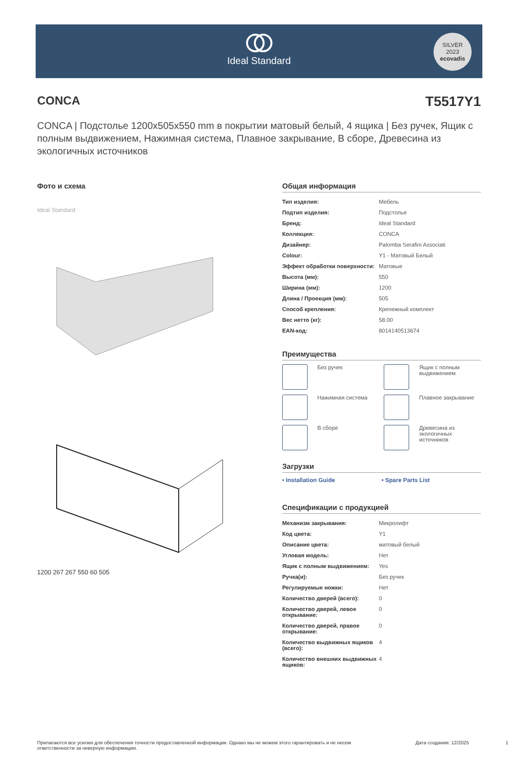Ideal Standard
SILVER
2023
ecovadis
CONCA T5517Y1
CONCA | Подстолье 1200x505x550 mm в покрытии матовый белый, 4 ящика | Без ручек, Ящик с полным выдвижением, Нажимная система, Плавное закрывание, В сборе, Древесина из экологичных источников
Фото и схема
Ideal Standard
1200 267 267 550 60 505
Общая информация
| Тип изделия: | Мебель |
| Подтип изделия: | Подстолье |
| Бренд: | Ideal Standard |
| Коллекция: | CONCA |
| Дизайнер: | Palomba Serafini Associati |
| Colour: | Y1 - Матовый Белый |
| Эффект обработки поверхности: | Матовые |
| Высота (мм): | 550 |
| Ширина (мм): | 1200 |
| Длина / Проекция (мм): | 505 |
| Способ крепления: | Крепежный комплект |
| Вес нетто (кг): | 58.00 |
| EAN-код: | 8014140513674 |
Преимущества
Без ручек
Ящик с полным выдвижением
Нажимная система
Плавное закрывание
В сборе
Древесина из экологичных источников
Загрузки
• Installation Guide • Spare Parts List
Спецификации с продукцией
| Механизм закрывания: | Микролифт |
| Код цвета: | Y1 |
| Описание цвета: | матовый белый |
| Угловая модель: | Нет |
| Ящик с полным выдвижением: | Yes |
| Ручка(и): | Без ручек |
| Регулируемые ножки: | Нет |
| Количество дверей (всего): | 0 |
| Количество дверей, левое открывание: | 0 |
| Количество дверей, правое открывание: | 0 |
| Количество выдвижных ящиков (всего): | 4 |
| Количество внешних выдвижных ящиков: | 4 |
Прилагаются все усилия для обеспечения точности предоставленной информации. Однако мы не можем этого гарантировать и не несем ответственности за неверную информацию. Дата создания: 12/2025 1